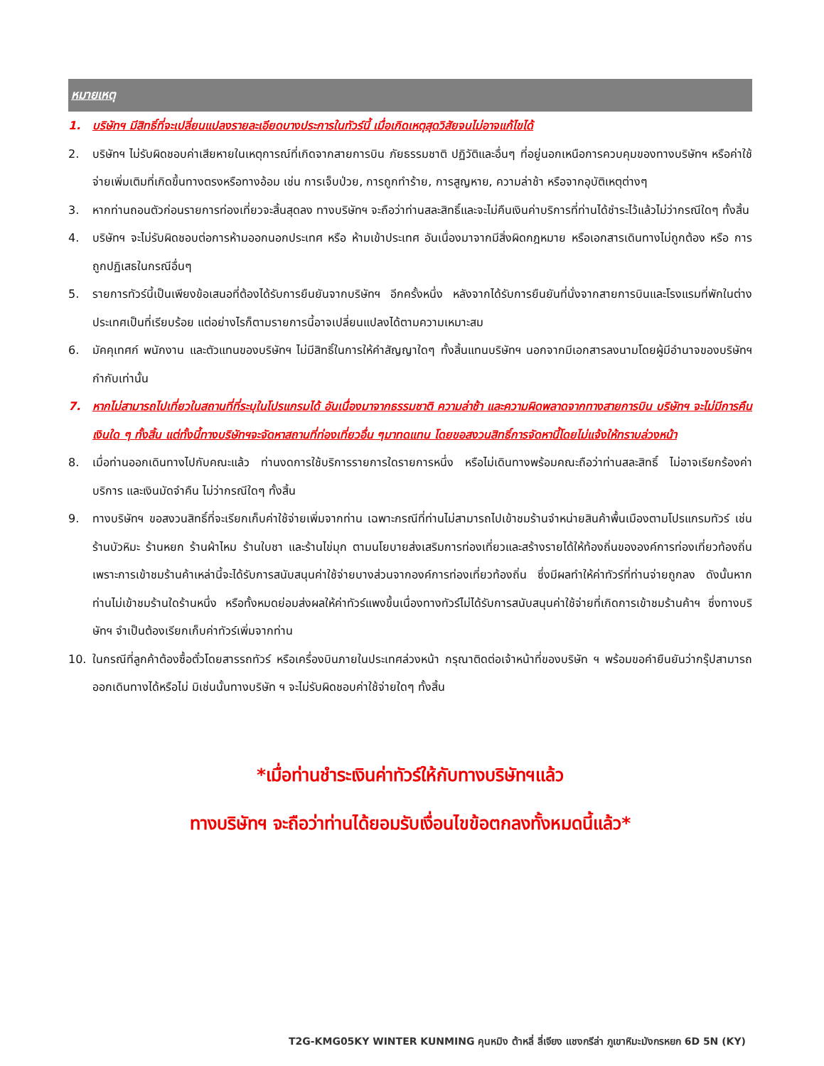หมายเหตุ
1. บริษัทฯ มีสิทธิ์ที่จะเปลี่ยนแปลงรายละเอียดบางประการในทัวร์นี้ เมื่อเกิดเหตุสุดวิสัยจนไม่อาจแก้ไขได้
2. บริษัทฯ ไม่รับผิดชอบค่าเสียหายในเหตุการณ์ที่เกิดจากสายการบิน ภัยธรรมชาติ ปฏิวัติและอื่นๆ ที่อยู่นอกเหนือการควบคุมของทางบริษัทฯ หรือค่าใช้จ่ายเพิ่มเติมที่เกิดขึ้นทางตรงหรือทางอ้อม เช่น การเจ็บป่วย, การถูกทำร้าย, การสูญหาย, ความล่าช้า หรือจากอุบัติเหตุต่างๆ
3. หากท่านถอนตัวก่อนรายการท่องเที่ยวจะสิ้นสุดลง ทางบริษัทฯ จะถือว่าท่านสละสิทธิ์และจะไม่คืนเงินค่าบริการที่ท่านได้ชำระไว้แล้วไม่ว่ากรณีใดๆ ทั้งสิ้น
4. บริษัทฯ จะไม่รับผิดชอบต่อการห้ามออกนอกประเทศ หรือ ห้ามเข้าประเทศ อันเนื่องมาจากมีสิ่งผิดกฎหมาย หรือเอกสารเดินทางไม่ถูกต้อง หรือ การถูกปฏิเสธในกรณีอื่นๆ
5. รายการทัวร์นี้เป็นเพียงข้อเสนอที่ต้องได้รับการยืนยันจากบริษัทฯ อีกครั้งหนึ่ง หลังจากได้รับการยืนยันที่นั่งจากสายการบินและโรงแรมที่พักในต่างประเทศเป็นที่เรียบร้อย แต่อย่างไรก็ตามรายการนี้อาจเปลี่ยนแปลงได้ตามความเหมาะสม
6. มัคคุเทศก์ พนักงาน และตัวแทนของบริษัทฯ ไม่มีสิทธิ์ในการให้คำสัญญาใดๆ ทั้งสิ้นแทนบริษัทฯ นอกจากมีเอกสารลงนามโดยผู้มีอำนาจของบริษัทฯ กำกับเท่านั้น
7. หากไม่สามารถไปเที่ยวในสถานที่ที่ระบุในโปรแกรมได้ อันเนื่องมาจากธรรมชาติ ความล่าช้า และความผิดพลาดจากทางสายการบิน บริษัทฯ จะไม่มีการคืนเงินใด ๆ ทั้งสิ้น แต่ทั้งนี้ทางบริษัทฯจะจัดหาสถานที่ท่องเที่ยวอื่น ๆมาทดแทน โดยขอสงวนสิทธิ์การจัดหานี้โดยไม่แจ้งให้ทราบล่วงหน้า
8. เมื่อท่านออกเดินทางไปกับคณะแล้ว ท่านงดการใช้บริการรายการใดรายการหนึ่ง หรือไม่เดินทางพร้อมคณะถือว่าท่านสละสิทธิ์ ไม่อาจเรียกร้องค่าบริการ และเงินมัดจำคืน ไม่ว่ากรณีใดๆ ทั้งสิ้น
9. ทางบริษัทฯ ขอสงวนสิทธิ์ที่จะเรียกเก็บค่าใช้จ่ายเพิ่มจากท่าน เฉพาะกรณีที่ท่านไม่สามารถไปเข้าชมร้านจำหน่ายสินค้าพื้นเมืองตามโปรแกรมทัวร์ เช่น ร้านบัวหิมะ ร้านหยก ร้านผ้าไหม ร้านใบชา และร้านไข่มุก ตามนโยบายส่งเสริมการท่องเที่ยวและสร้างรายได้ให้ท้องถิ่นขององค์การท่องเที่ยวท้องถิ่น เพราะการเข้าชมร้านค้าเหล่านี้จะได้รับการสนับสนุนค่าใช้จ่ายบางส่วนจากองค์การท่องเที่ยวท้องถิ่น ซึ่งมีผลทำให้ค่าทัวร์ที่ท่านจ่ายถูกลง ดังนั้นหากท่านไม่เข้าชมร้านใดร้านหนึ่ง หรือทั้งหมดย่อมส่งผลให้ค่าทัวร์แพงขึ้นเนื่องทางทัวร์ไม่ได้รับการสนับสนุนค่าใช้จ่ายที่เกิดการเข้าชมร้านค้าฯ ซึ่งทางบริษัทฯ จำเป็นต้องเรียกเก็บค่าทัวร์เพิ่มจากท่าน
10. ในกรณีที่ลูกค้าต้องซื้อตั๋วโดยสารรถทัวร์ หรือเครื่องบินภายในประเทศล่วงหน้า กรุณาติดต่อเจ้าหน้าที่ของบริษัท ฯ พร้อมขอคำยืนยันว่ากรุ๊ปสามารถออกเดินทางได้หรือไม่ มิเช่นนั้นทางบริษัท ฯ จะไม่รับผิดชอบค่าใช้จ่ายใดๆ ทั้งสิ้น
*เมื่อท่านชำระเงินค่าทัวร์ให้กับทางบริษัทฯแล้ว
ทางบริษัทฯ จะถือว่าท่านได้ยอมรับเงื่อนไขข้อตกลงทั้งหมดนี้แล้ว*
T2G-KMG05KY WINTER KUNMING คุนหมิง ต้าหลี่ ลี่เจียง แชงกรีล่า ภูเขาหิมะมังกรหยก 6D 5N (KY)